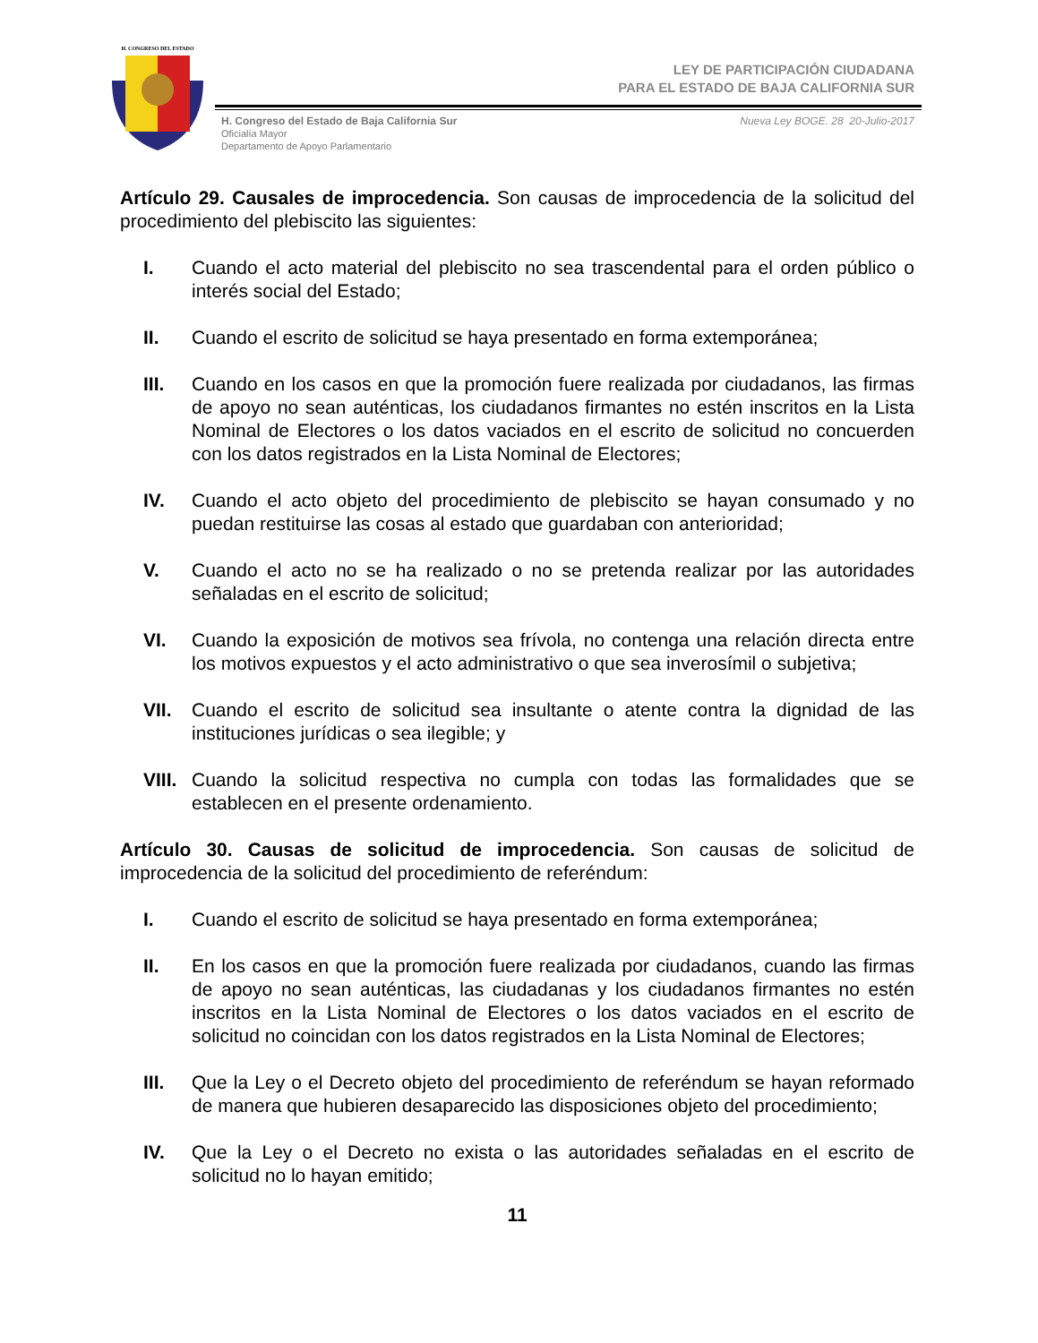H. CONGRESO DEL ESTADO
LEY DE PARTICIPACIÓN CIUDADANA
PARA EL ESTADO DE BAJA CALIFORNIA SUR
H. Congreso del Estado de Baja California Sur
Oficialía Mayor
Departamento de Apoyo Parlamentario
Nueva Ley BOGE. 28 20-Julio-2017
Artículo 29. Causales de improcedencia. Son causas de improcedencia de la solicitud del procedimiento del plebiscito las siguientes:
I. Cuando el acto material del plebiscito no sea trascendental para el orden público o interés social del Estado;
II. Cuando el escrito de solicitud se haya presentado en forma extemporánea;
III. Cuando en los casos en que la promoción fuere realizada por ciudadanos, las firmas de apoyo no sean auténticas, los ciudadanos firmantes no estén inscritos en la Lista Nominal de Electores o los datos vaciados en el escrito de solicitud no concuerden con los datos registrados en la Lista Nominal de Electores;
IV. Cuando el acto objeto del procedimiento de plebiscito se hayan consumado y no puedan restituirse las cosas al estado que guardaban con anterioridad;
V. Cuando el acto no se ha realizado o no se pretenda realizar por las autoridades señaladas en el escrito de solicitud;
VI. Cuando la exposición de motivos sea frívola, no contenga una relación directa entre los motivos expuestos y el acto administrativo o que sea inverosímil o subjetiva;
VII. Cuando el escrito de solicitud sea insultante o atente contra la dignidad de las instituciones jurídicas o sea ilegible; y
VIII. Cuando la solicitud respectiva no cumpla con todas las formalidades que se establecen en el presente ordenamiento.
Artículo 30. Causas de solicitud de improcedencia. Son causas de solicitud de improcedencia de la solicitud del procedimiento de referéndum:
I. Cuando el escrito de solicitud se haya presentado en forma extemporánea;
II. En los casos en que la promoción fuere realizada por ciudadanos, cuando las firmas de apoyo no sean auténticas, las ciudadanas y los ciudadanos firmantes no estén inscritos en la Lista Nominal de Electores o los datos vaciados en el escrito de solicitud no coincidan con los datos registrados en la Lista Nominal de Electores;
III. Que la Ley o el Decreto objeto del procedimiento de referéndum se hayan reformado de manera que hubieren desaparecido las disposiciones objeto del procedimiento;
IV. Que la Ley o el Decreto no exista o las autoridades señaladas en el escrito de solicitud no lo hayan emitido;
11